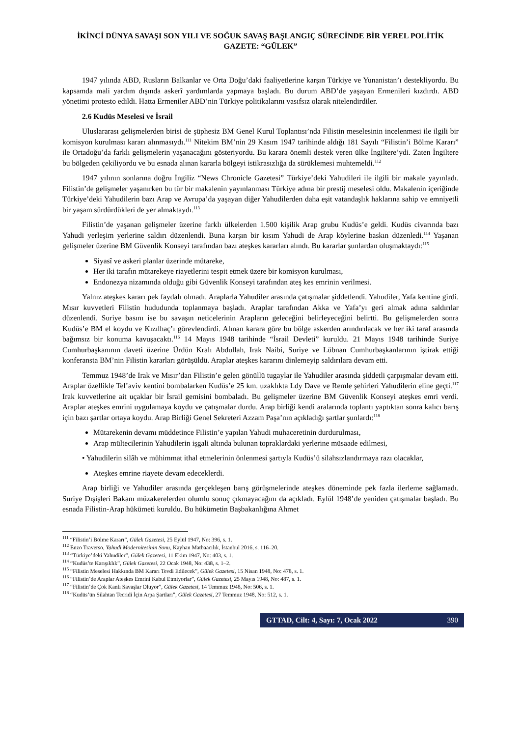İKİNCİ DÜNYA SAVAŞI SON YILI VE SOĞUK SAVAŞ BAŞLANGIÇ SÜRECİNDE BİR YEREL POLİTİK GAZETE: “GÜLEK”
1947 yılında ABD, Rusların Balkanlar ve Orta Doğu’daki faaliyetlerine karşın Türkiye ve Yunanistan’ı destekliyordu. Bu kapsamda mali yardım dışında askerî yardımlarda yapmaya başladı. Bu durum ABD’de yaşayan Ermenileri kızdırdı. ABD yönetimi protesto edildi. Hatta Ermeniler ABD’nin Türkiye politikalarını vasıfsız olarak nitelendirdiler.
2.6 Kudüs Meselesi ve İsrail
Uluslararası gelişmelerden birisi de şüphesiz BM Genel Kurul Toplantısı’nda Filistin meselesinin incelenmesi ile ilgili bir komisyon kurulması kararı alınmasıydı.<sup>111</sup> Nitekim BM’nin 29 Kasım 1947 tarihinde aldığı 181 Sayılı “Filistin’i Bölme Kararı” ile Ortadoğu’da farklı gelişmelerin yaşanacağını gösteriyordu. Bu karara önemli destek veren ülke İngiltere’ydi. Zaten İngiltere bu bölgeden çekiliyordu ve bu esnada alınan kararla bölgeyi istikrasızlığa da sürüklemesi muhtemeldi.<sup>112</sup>
1947 yılının sonlarına doğru İngiliz “News Chronicle Gazetesi” Türkiye’deki Yahudileri ile ilgili bir makale yayınladı. Filistin’de gelişmeler yaşanırken bu tür bir makalenin yayınlanması Türkiye adına bir prestij meselesi oldu. Makalenin içeriğinde Türkiye’deki Yahudilerin bazı Arap ve Avrupa’da yaşayan diğer Yahudilerden daha eşit vatandaşlık haklarına sahip ve emniyetli bir yaşam sürdürdükleri de yer almaktaydı.<sup>113</sup>
Filistin’de yaşanan gelişmeler üzerine farklı ülkelerden 1.500 kişilik Arap grubu Kudüs’e geldi. Kudüs civarında bazı Yahudi yerleşim yerlerine saldırı düzenlendi. Buna karşın bir kısım Yahudi de Arap köylerine baskın düzenledi.<sup>114</sup> Yaşanan gelişmeler üzerine BM Güvenlik Konseyi tarafından bazı ateşkes kararları alındı. Bu kararlar şunlardan oluşmaktaydı:<sup>115</sup>
Siyasî ve askeri planlar üzerinde mütareke,
Her iki tarafın mütarekeye riayetlerini tespit etmek üzere bir komisyon kurulması,
Endonezya nizamında olduğu gibi Güvenlik Konseyi tarafından ateş kes emrinin verilmesi.
Yalnız ateşkes kararı pek faydalı olmadı. Araplarla Yahudiler arasında çatışmalar şiddetlendi. Yahudiler, Yafa kentine girdi. Mısır kuvvetleri Filistin hududunda toplanmaya başladı. Araplar tarafından Akka ve Yafa’yı geri almak adına saldırılar düzenlendi. Suriye basını ise bu savaşın neticelerinin Arapların geleceğini belirleyeceğini belirtti. Bu gelişmelerden sonra Kudüs’e BM el koydu ve Kızılhaç’ı görevlendirdi. Alınan karara göre bu bölge askerden arındırılacak ve her iki taraf arasında bağımsız bir konuma kavuşacaktı.<sup>116</sup> 14 Mayıs 1948 tarihinde “İsrail Devleti” kuruldu. 21 Mayıs 1948 tarihinde Suriye Cumhurbaşkanının daveti üzerine Ürdün Kralı Abdullah, Irak Naibi, Suriye ve Lübnan Cumhurbaşkanlarının iştirak ettiği konferansta BM’nin Filistin kararları görüşüldü. Araplar ateşkes kararını dinlemeyip saldırılara devam etti.
Temmuz 1948’de Irak ve Mısır’dan Filistin’e gelen gönüllü tugaylar ile Yahudiler arasında şiddetli çarpışmalar devam etti. Araplar özellikle Tel’aviv kentini bombalarken Kudüs’e 25 km. uzaklıkta Ldy Dave ve Remle şehirleri Yahudilerin eline geçti.<sup>117</sup> Irak kuvvetlerine ait uçaklar bir İsrail gemisini bombaladı. Bu gelişmeler üzerine BM Güvenlik Konseyi ateşkes emri verdi. Araplar ateşkes emrini uygulamaya koydu ve çatışmalar durdu. Arap birliği kendi aralarında toplantı yaptıktan sonra kalıcı barış için bazı şartlar ortaya koydu. Arap Birliği Genel Sekreteri Azzam Paşa’nın açıkladığı şartlar şunlardı:<sup>118</sup>
Mütarekenin devamı müddetince Filistin’e yapılan Yahudi muhaceretinin durdurulması,
Arap mültecilerinin Yahudilerin işgali altında bulunan topraklardaki yerlerine müsaade edilmesi,
• Yahudilerin silâh ve mühimmat ithal etmelerinin önlenmesi şartıyla Kudüs’ü silahsızlandırmaya razı olacaklar,
Ateşkes emrine riayete devam edeceklerdi.
Arap birliği ve Yahudiler arasında gerçekleşen barış görüşmelerinde ateşkes döneminde pek fazla ilerleme sağlamadı. Suriye Dışişleri Bakanı müzakerelerden olumlu sonuç çıkmayacağını da açıkladı. Eylül 1948’de yeniden çatışmalar başladı. Bu esnada Filistin-Arap hükümeti kuruldu. Bu hükümetin Başbakanlığına Ahmet
<sup>111</sup> “Filistin’i Bölme Kararı”, Gülek Gazetesi, 25 Eylül 1947, No: 396, s. 1.
<sup>112</sup> Enzo Traverso, Yahudi Modernitesinin Sonu, Kayhan Matbaacılık, İstanbul 2016, s. 116–20.
<sup>113</sup> “Türkiye’deki Yahudiler”, Gülek Gazetesi, 11 Ekim 1947, No: 403, s. 1.
<sup>114</sup> “Kudüs’te Karışıklık”, Gülek Gazetesi, 22 Ocak 1948, No: 438, s. 1–2.
<sup>115</sup> “Filistin Meselesi Hakkında BM Kararı Tevdi Edilecek”, Gülek Gazetesi, 15 Nisan 1948, No: 478, s. 1.
<sup>116</sup> “Filistin’de Araplar Ateşkes Emrini Kabul Etmiyorlar”, Gülek Gazetesi, 25 Mayıs 1948, No: 487, s. 1.
<sup>117</sup> “Filistin’de Çok Kanlı Savaşlar Oluyor”, Gülek Gazetesi, 14 Temmuz 1948, No: 506, s. 1.
<sup>118</sup> “Kudüs’ün Silahtan Tecridi İçin Arpa Şartları”, Gülek Gazetesi, 27 Temmuz 1948, No: 512, s. 1.
GTTAD, Cilt: 4, Sayı: 7, Ocak 2022 390